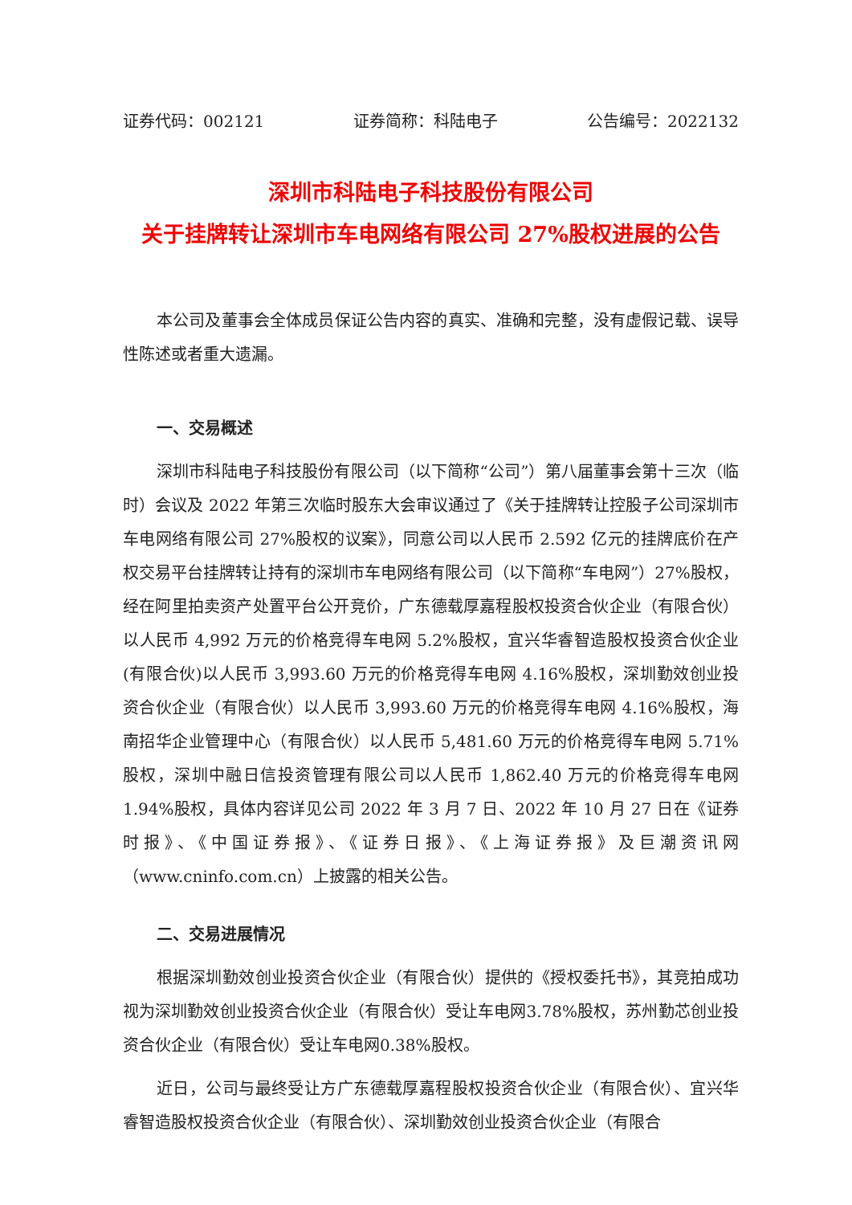证券代码：002121 证券简称：科陆电子 公告编号：2022132
深圳市科陆电子科技股份有限公司
关于挂牌转让深圳市车电网络有限公司 27%股权进展的公告
本公司及董事会全体成员保证公告内容的真实、准确和完整，没有虚假记载、误导性陈述或者重大遗漏。
一、交易概述
深圳市科陆电子科技股份有限公司（以下简称“公司”）第八届董事会第十三次（临时）会议及 2022 年第三次临时股东大会审议通过了《关于挂牌转让控股子公司深圳市车电网络有限公司 27%股权的议案》，同意公司以人民币 2.592 亿元的挂牌底价在产权交易平台挂牌转让持有的深圳市车电网络有限公司（以下简称“车电网”）27%股权，经在阿里拍卖资产处置平台公开竞价，广东德载厚嘉程股权投资合伙企业（有限合伙）以人民币 4,992 万元的价格竞得车电网 5.2%股权，宜兴华睿智造股权投资合伙企业(有限合伙)以人民币 3,993.60 万元的价格竞得车电网 4.16%股权，深圳勤效创业投资合伙企业（有限合伙）以人民币 3,993.60 万元的价格竞得车电网 4.16%股权，海南招华企业管理中心（有限合伙）以人民币 5,481.60 万元的价格竞得车电网 5.71%股权，深圳中融日信投资管理有限公司以人民币 1,862.40 万元的价格竞得车电网 1.94%股权，具体内容详见公司 2022 年 3 月 7 日、2022 年 10 月 27 日在《证券时报》、《中国证券报》、《证券日报》、《上海证券报》及巨潮资讯网（www.cninfo.com.cn）上披露的相关公告。
二、交易进展情况
根据深圳勤效创业投资合伙企业（有限合伙）提供的《授权委托书》，其竞拍成功视为深圳勤效创业投资合伙企业（有限合伙）受让车电网3.78%股权，苏州勤芯创业投资合伙企业（有限合伙）受让车电网0.38%股权。
近日，公司与最终受让方广东德载厚嘉程股权投资合伙企业（有限合伙）、宜兴华睿智造股权投资合伙企业（有限合伙）、深圳勤效创业投资合伙企业（有限合